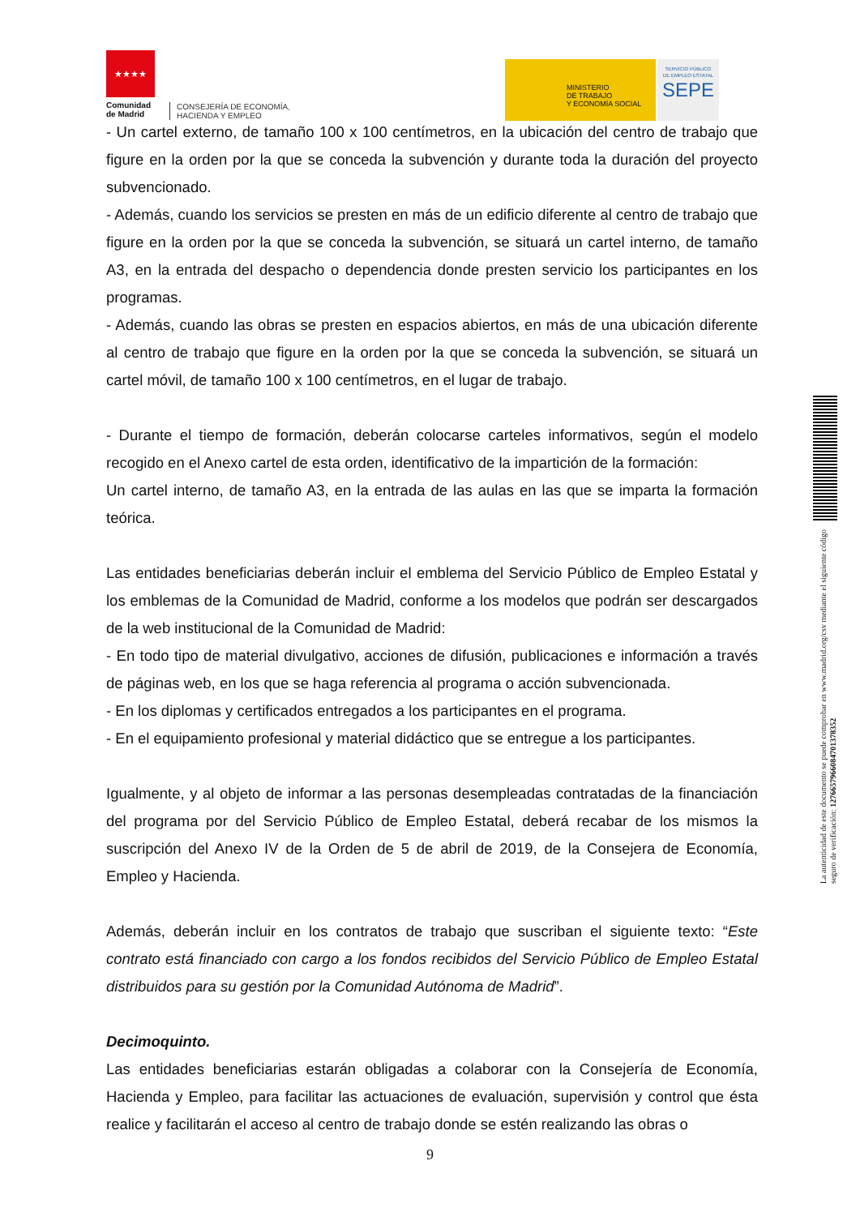★★★★
Comunidad
de Madrid
CONSEJERÍA DE ECONOMÍA,
HACIENDA Y EMPLEO
MINISTERIO
DE TRABAJO
Y ECONOMÍA SOCIAL
SERVICIO PÚBLICO
DE EMPLEO ESTATAL
SEPE
- Un cartel externo, de tamaño 100 x 100 centímetros, en la ubicación del centro de trabajo que figure en la orden por la que se conceda la subvención y durante toda la duración del proyecto subvencionado.
- Además, cuando los servicios se presten en más de un edificio diferente al centro de trabajo que figure en la orden por la que se conceda la subvención, se situará un cartel interno, de tamaño A3, en la entrada del despacho o dependencia donde presten servicio los participantes en los programas.
- Además, cuando las obras se presten en espacios abiertos, en más de una ubicación diferente al centro de trabajo que figure en la orden por la que se conceda la subvención, se situará un cartel móvil, de tamaño 100 x 100 centímetros, en el lugar de trabajo.
- Durante el tiempo de formación, deberán colocarse carteles informativos, según el modelo recogido en el Anexo cartel de esta orden, identificativo de la impartición de la formación:
Un cartel interno, de tamaño A3, en la entrada de las aulas en las que se imparta la formación teórica.
Las entidades beneficiarias deberán incluir el emblema del Servicio Público de Empleo Estatal y los emblemas de la Comunidad de Madrid, conforme a los modelos que podrán ser descargados de la web institucional de la Comunidad de Madrid:
- En todo tipo de material divulgativo, acciones de difusión, publicaciones e información a través de páginas web, en los que se haga referencia al programa o acción subvencionada.
- En los diplomas y certificados entregados a los participantes en el programa.
- En el equipamiento profesional y material didáctico que se entregue a los participantes.
Igualmente, y al objeto de informar a las personas desempleadas contratadas de la financiación del programa por del Servicio Público de Empleo Estatal, deberá recabar de los mismos la suscripción del Anexo IV de la Orden de 5 de abril de 2019, de la Consejera de Economía, Empleo y Hacienda.
Además, deberán incluir en los contratos de trabajo que suscriban el siguiente texto: “Este contrato está financiado con cargo a los fondos recibidos del Servicio Público de Empleo Estatal distribuidos para su gestión por la Comunidad Autónoma de Madrid”.
Decimoquinto.
Las entidades beneficiarias estarán obligadas a colaborar con la Consejería de Economía, Hacienda y Empleo, para facilitar las actuaciones de evaluación, supervisión y control que ésta realice y facilitarán el acceso al centro de trabajo donde se estén realizando las obras o
La autenticidad de este documento se puede comprobar en www.madrid.org/csv mediante el siguiente código seguro de verificación: 1276657966084701378352
9